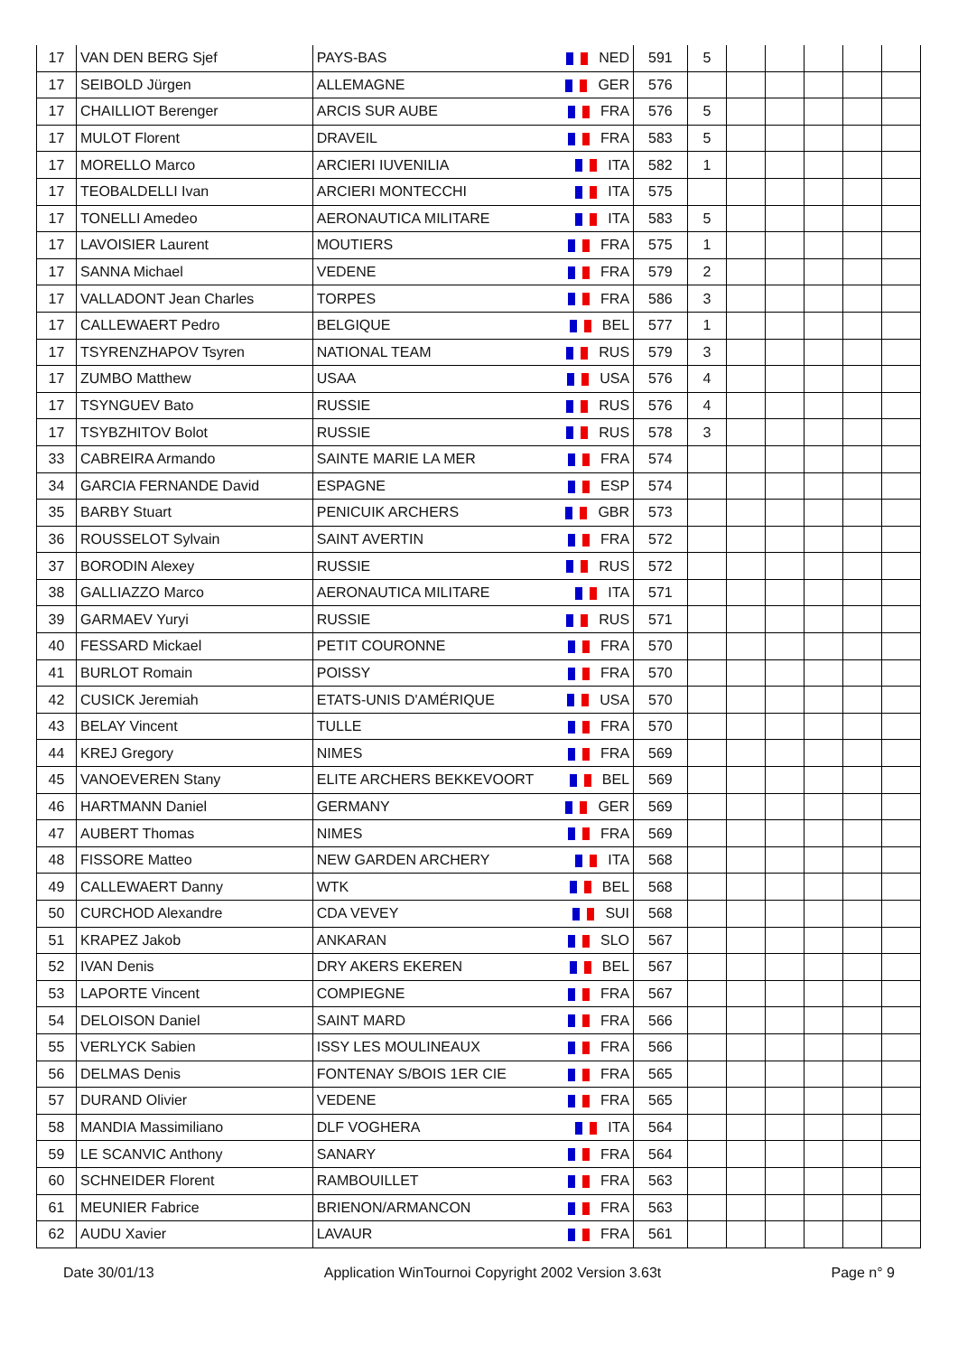| 17 | VAN DEN BERG Sjef | PAYS-BAS | NED | 591 | 5 | | | | | |
| 17 | SEIBOLD Jürgen | ALLEMAGNE | GER | 576 | | | | | | |
| 17 | CHAILLIOT Berenger | ARCIS SUR AUBE | FRA | 576 | 5 | | | | | |
| 17 | MULOT Florent | DRAVEIL | FRA | 583 | 5 | | | | | |
| 17 | MORELLO Marco | ARCIERI IUVENILIA | ITA | 582 | 1 | | | | | |
| 17 | TEOBALDELLI Ivan | ARCIERI MONTECCHI | ITA | 575 | | | | | | |
| 17 | TONELLI Amedeo | AERONAUTICA MILITARE | ITA | 583 | 5 | | | | | |
| 17 | LAVOISIER Laurent | MOUTIERS | FRA | 575 | 1 | | | | | |
| 17 | SANNA Michael | VEDENE | FRA | 579 | 2 | | | | | |
| 17 | VALLADONT Jean Charles | TORPES | FRA | 586 | 3 | | | | | |
| 17 | CALLEWAERT Pedro | BELGIQUE | BEL | 577 | 1 | | | | | |
| 17 | TSYRENZHAPOV Tsyren | NATIONAL TEAM | RUS | 579 | 3 | | | | | |
| 17 | ZUMBO Matthew | USAA | USA | 576 | 4 | | | | | |
| 17 | TSYNGUEV Bato | RUSSIE | RUS | 576 | 4 | | | | | |
| 17 | TSYBZHITOV Bolot | RUSSIE | RUS | 578 | 3 | | | | | |
| 33 | CABREIRA Armando | SAINTE MARIE LA MER | FRA | 574 | | | | | | |
| 34 | GARCIA FERNANDE David | ESPAGNE | ESP | 574 | | | | | | |
| 35 | BARBY Stuart | PENICUIK ARCHERS | GBR | 573 | | | | | | |
| 36 | ROUSSELOT Sylvain | SAINT AVERTIN | FRA | 572 | | | | | | |
| 37 | BORODIN Alexey | RUSSIE | RUS | 572 | | | | | | |
| 38 | GALLIAZZO Marco | AERONAUTICA MILITARE | ITA | 571 | | | | | | |
| 39 | GARMAEV Yuryi | RUSSIE | RUS | 571 | | | | | | |
| 40 | FESSARD Mickael | PETIT COURONNE | FRA | 570 | | | | | | |
| 41 | BURLOT Romain | POISSY | FRA | 570 | | | | | | |
| 42 | CUSICK Jeremiah | ETATS-UNIS D'AMÉRIQUE | USA | 570 | | | | | | |
| 43 | BELAY Vincent | TULLE | FRA | 570 | | | | | | |
| 44 | KREJ Gregory | NIMES | FRA | 569 | | | | | | |
| 45 | VANOEVEREN Stany | ELITE ARCHERS BEKKEVOORT | BEL | 569 | | | | | | |
| 46 | HARTMANN Daniel | GERMANY | GER | 569 | | | | | | |
| 47 | AUBERT Thomas | NIMES | FRA | 569 | | | | | | |
| 48 | FISSORE Matteo | NEW GARDEN ARCHERY | ITA | 568 | | | | | | |
| 49 | CALLEWAERT Danny | WTK | BEL | 568 | | | | | | |
| 50 | CURCHOD Alexandre | CDA VEVEY | SUI | 568 | | | | | | |
| 51 | KRAPEZ Jakob | ANKARAN | SLO | 567 | | | | | | |
| 52 | IVAN Denis | DRY AKERS EKEREN | BEL | 567 | | | | | | |
| 53 | LAPORTE Vincent | COMPIEGNE | FRA | 567 | | | | | | |
| 54 | DELOISON Daniel | SAINT MARD | FRA | 566 | | | | | | |
| 55 | VERLYCK Sabien | ISSY LES MOULINEAUX | FRA | 566 | | | | | | |
| 56 | DELMAS Denis | FONTENAY S/BOIS 1ER CIE | FRA | 565 | | | | | | |
| 57 | DURAND Olivier | VEDENE | FRA | 565 | | | | | | |
| 58 | MANDIA Massimiliano | DLF VOGHERA | ITA | 564 | | | | | | |
| 59 | LE SCANVIC Anthony | SANARY | FRA | 564 | | | | | | |
| 60 | SCHNEIDER Florent | RAMBOUILLET | FRA | 563 | | | | | | |
| 61 | MEUNIER Fabrice | BRIENON/ARMANCON | FRA | 563 | | | | | | |
| 62 | AUDU Xavier | LAVAUR | FRA | 561 | | | | | | |
Date 30/01/13 Application WinTournoi Copyright 2002 Version 3.63t Page n° 9